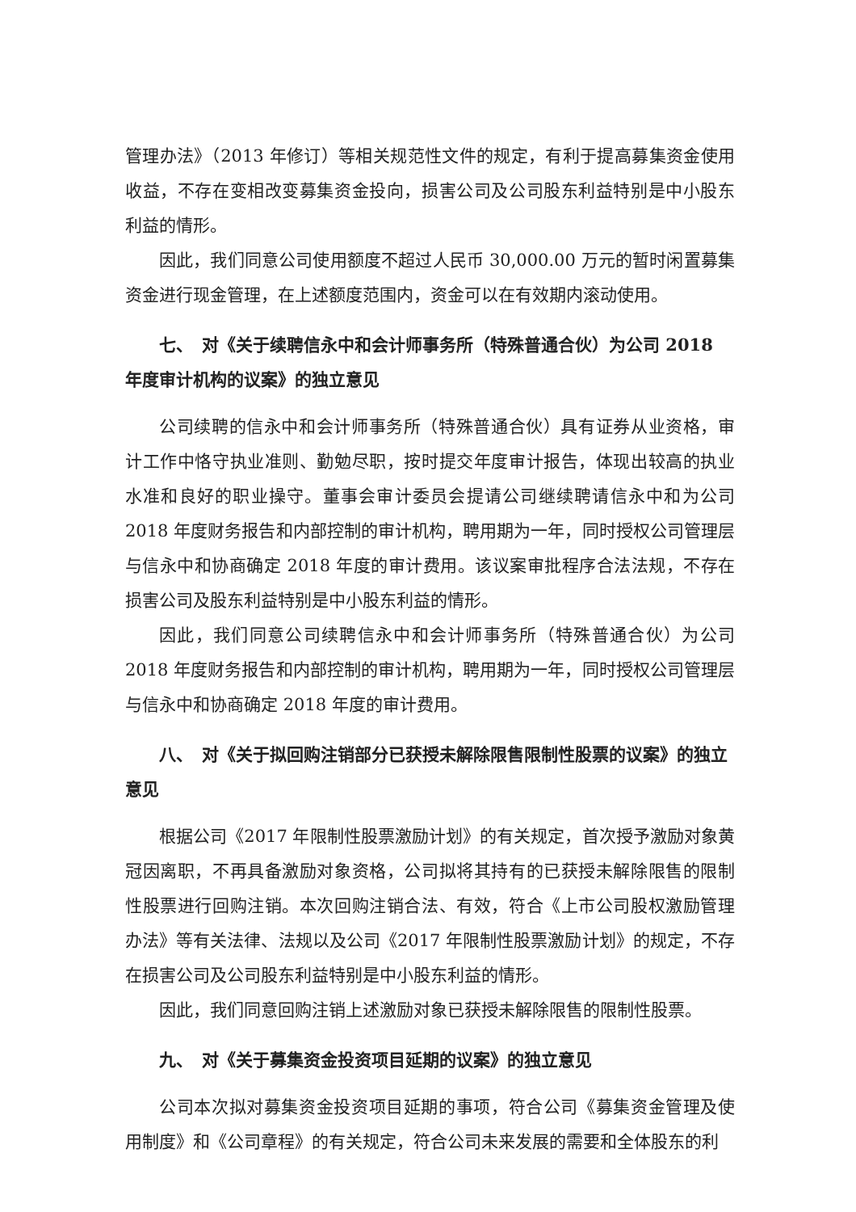管理办法》（2013 年修订）等相关规范性文件的规定，有利于提高募集资金使用收益，不存在变相改变募集资金投向，损害公司及公司股东利益特别是中小股东利益的情形。
因此，我们同意公司使用额度不超过人民币 30,000.00 万元的暂时闲置募集资金进行现金管理，在上述额度范围内，资金可以在有效期内滚动使用。
七、　对《关于续聘信永中和会计师事务所（特殊普通合伙）为公司 2018 年度审计机构的议案》的独立意见
公司续聘的信永中和会计师事务所（特殊普通合伙）具有证券从业资格，审计工作中恪守执业准则、勤勉尽职，按时提交年度审计报告，体现出较高的执业水准和良好的职业操守。董事会审计委员会提请公司继续聘请信永中和为公司 2018 年度财务报告和内部控制的审计机构，聘用期为一年，同时授权公司管理层与信永中和协商确定 2018 年度的审计费用。该议案审批程序合法法规，不存在损害公司及股东利益特别是中小股东利益的情形。
因此，我们同意公司续聘信永中和会计师事务所（特殊普通合伙）为公司 2018 年度财务报告和内部控制的审计机构，聘用期为一年，同时授权公司管理层与信永中和协商确定 2018 年度的审计费用。
八、　对《关于拟回购注销部分已获授未解除限售限制性股票的议案》的独立意见
根据公司《2017 年限制性股票激励计划》的有关规定，首次授予激励对象黄冠因离职，不再具备激励对象资格，公司拟将其持有的已获授未解除限售的限制性股票进行回购注销。本次回购注销合法、有效，符合《上市公司股权激励管理办法》等有关法律、法规以及公司《2017 年限制性股票激励计划》的规定，不存在损害公司及公司股东利益特别是中小股东利益的情形。
因此，我们同意回购注销上述激励对象已获授未解除限售的限制性股票。
九、　对《关于募集资金投资项目延期的议案》的独立意见
公司本次拟对募集资金投资项目延期的事项，符合公司《募集资金管理及使用制度》和《公司章程》的有关规定，符合公司未来发展的需要和全体股东的利